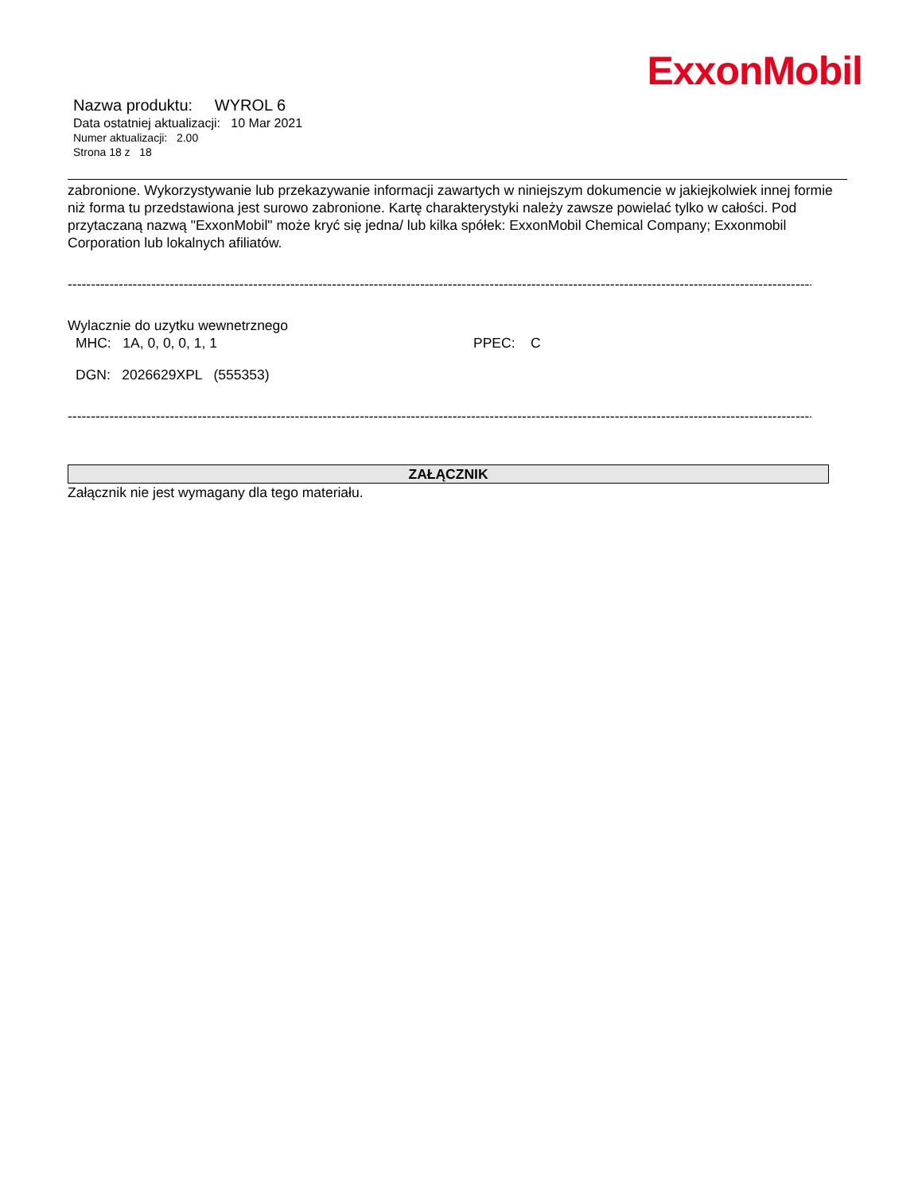ExxonMobil
Nazwa produktu: WYROL 6
Data ostatniej aktualizacji: 10 Mar 2021
Numer aktualizacji: 2.00
Strona 18 z 18
zabronione. Wykorzystywanie lub przekazywanie informacji zawartych w niniejszym dokumencie w jakiejkolwiek innej formie niż forma tu przedstawiona jest surowo zabronione. Kartę charakterystyki należy zawsze powielać tylko w całości. Pod przytaczaną nazwą "ExxonMobil" może kryć się jedna/ lub kilka spółek: ExxonMobil Chemical Company; Exxonmobil Corporation lub lokalnych afiliatów.
--------------------------------------------------------------------------------------------------------------------------------------------------------------------------------
Wylacznie do uzytku wewnetrznego
MHC: 1A, 0, 0, 0, 1, 1 PPEC: C
DGN: 2026629XPL (555353)
--------------------------------------------------------------------------------------------------------------------------------------------------------------------------------
ZAŁĄCZNIK
Załącznik nie jest wymagany dla tego materiału.